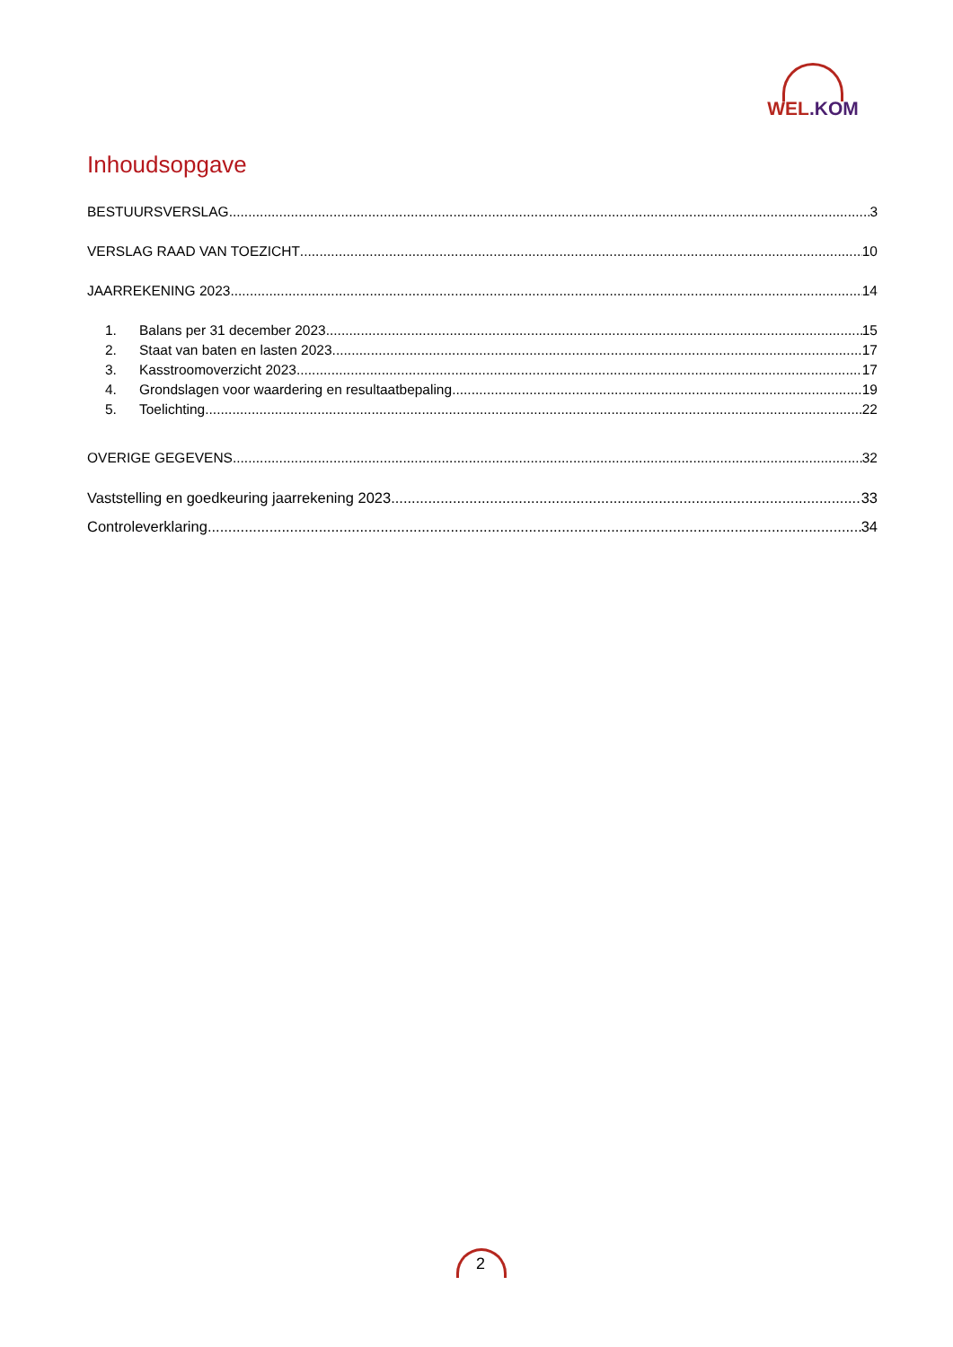WEL.KOM
Inhoudsopgave
BESTUURSVERSLAG 3
VERSLAG RAAD VAN TOEZICHT 10
JAARREKENING 2023 14
1. Balans per 31 december 2023 15
2. Staat van baten en lasten 2023 17
3. Kasstroomoverzicht 2023 17
4. Grondslagen voor waardering en resultaatbepaling 19
5. Toelichting 22
OVERIGE GEGEVENS 32
Vaststelling en goedkeuring jaarrekening 2023 33
Controleverklaring 34
2